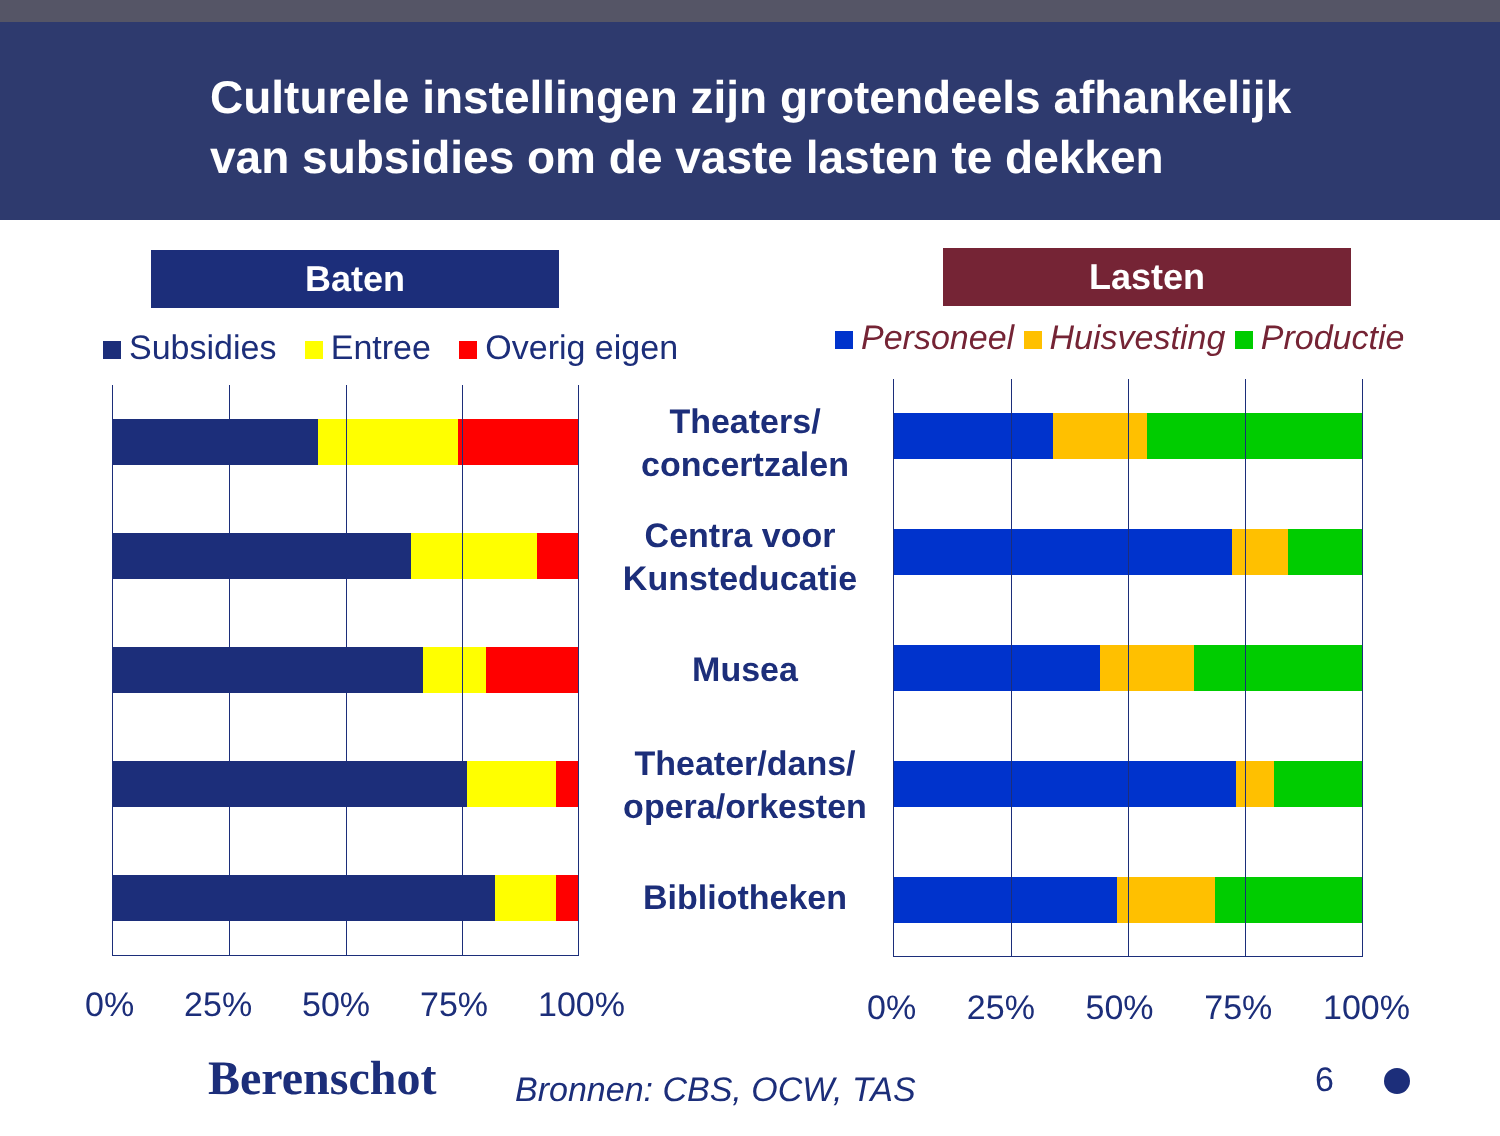Culturele instellingen zijn grotendeels afhankelijk
van subsidies om de vaste lasten te dekken
Baten Lasten
Subsidies Entree Overig eigen
Personeel Huisvesting Productie
0% 25% 50% 75% 100%
Theaters/
concertzalen
Centra voor
Kunsteducatie
Musea
Theater/dans/
opera/orkesten
Bibliotheken
0% 25% 50% 75% 100%
Berenschot Bronnen: CBS, OCW, TAS 6